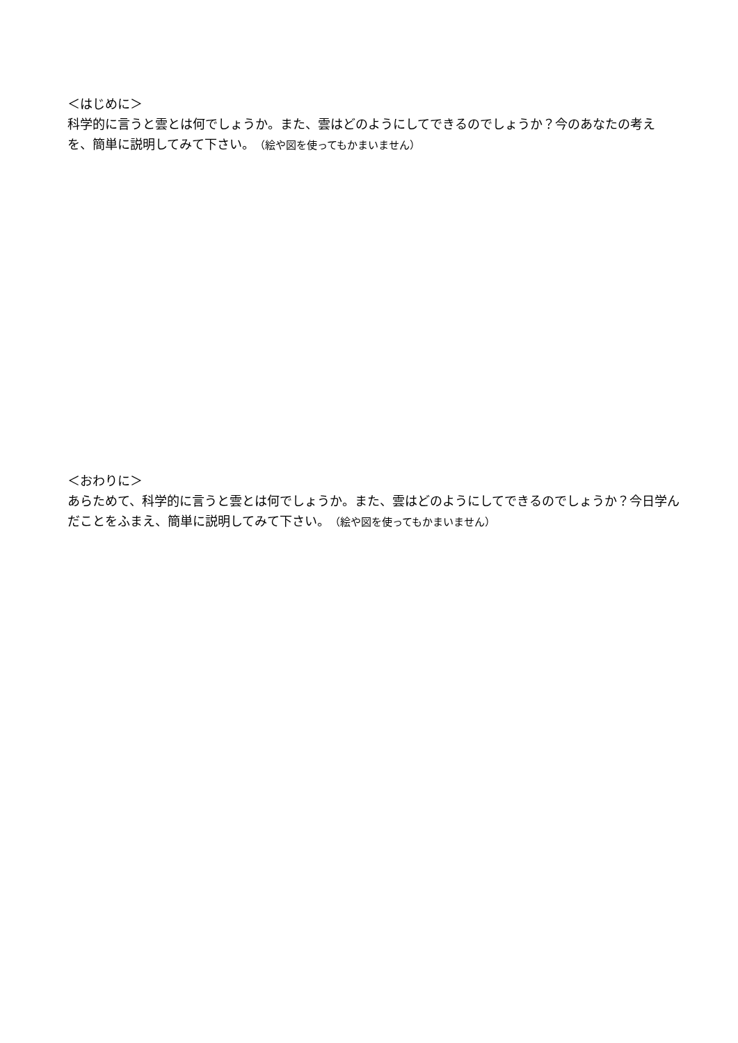＜はじめに＞
科学的に言うと雲とは何でしょうか。また、雲はどのようにしてできるのでしょうか？今のあなたの考えを、簡単に説明してみて下さい。（絵や図を使ってもかまいません）
＜おわりに＞
あらためて、科学的に言うと雲とは何でしょうか。また、雲はどのようにしてできるのでしょうか？今日学んだことをふまえ、簡単に説明してみて下さい。（絵や図を使ってもかまいません）